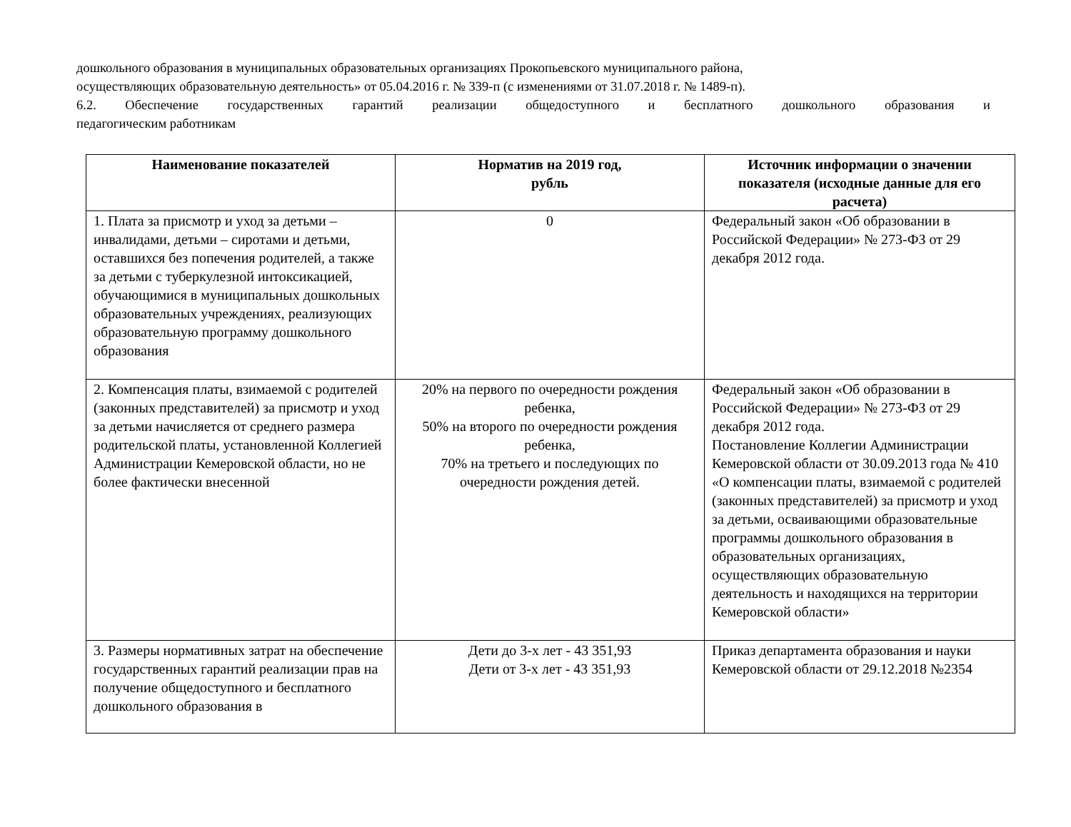дошкольного образования в муниципальных образовательных организациях Прокопьевского муниципального района,
осуществляющих образовательную деятельность» от 05.04.2016 г. № 339-п (с изменениями от 31.07.2018 г. № 1489-п).
6.2. Обеспечение государственных гарантий реализации общедоступного и бесплатного дошкольного образования и
педагогическим работникам
| Наименование показателей | Норматив на 2019 год, рубль | Источник информации о значении показателя (исходные данные для его расчета) |
| --- | --- | --- |
| 1. Плата за присмотр и уход за детьми – инвалидами, детьми – сиротами и детьми, оставшихся без попечения родителей, а также за детьми с туберкулезной интоксикацией, обучающимися в муниципальных дошкольных образовательных учреждениях, реализующих образовательную программу дошкольного образования | 0 | Федеральный закон «Об образовании в Российской Федерации» № 273-ФЗ от 29 декабря 2012 года. |
| 2. Компенсация платы, взимаемой с родителей (законных представителей) за присмотр и уход за детьми начисляется от среднего размера родительской платы, установленной Коллегией Администрации Кемеровской области, но не более фактически внесенной | 20% на первого по очередности рождения ребенка, 50% на второго по очередности рождения ребенка, 70% на третьего и последующих по очередности рождения детей. | Федеральный закон «Об образовании в Российской Федерации» № 273-ФЗ от 29 декабря 2012 года. Постановление Коллегии Администрации Кемеровской области от 30.09.2013 года № 410 «О компенсации платы, взимаемой с родителей (законных представителей) за присмотр и уход за детьми, осваивающими образовательные программы дошкольного образования в образовательных организациях, осуществляющих образовательную деятельность и находящихся на территории Кемеровской области» |
| 3. Размеры нормативных затрат на обеспечение государственных гарантий реализации прав на получение общедоступного и бесплатного дошкольного образования в | Дети до 3-х лет - 43 351,93 Дети от 3-х лет - 43 351,93 | Приказ департамента образования и науки Кемеровской области от 29.12.2018 №2354 |